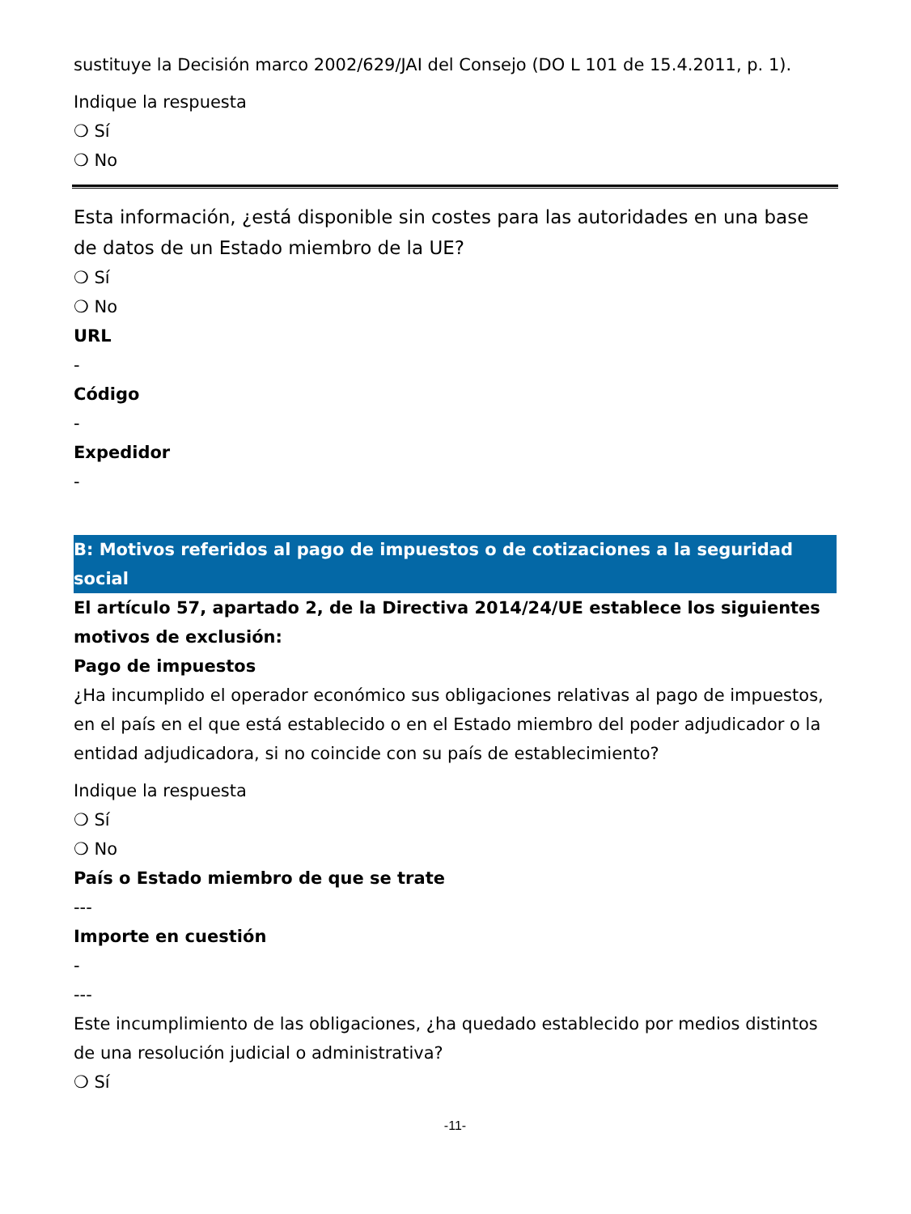sustituye la Decisión marco 2002/629/JAI del Consejo (DO L 101 de 15.4.2011, p. 1).
Indique la respuesta
❍ Sí
❍ No
Esta información, ¿está disponible sin costes para las autoridades en una base de datos de un Estado miembro de la UE?
❍ Sí
❍ No
URL
-
Código
-
Expedidor
-
B: Motivos referidos al pago de impuestos o de cotizaciones a la seguridad social
El artículo 57, apartado 2, de la Directiva 2014/24/UE establece los siguientes motivos de exclusión:
Pago de impuestos
¿Ha incumplido el operador económico sus obligaciones relativas al pago de impuestos, en el país en el que está establecido o en el Estado miembro del poder adjudicador o la entidad adjudicadora, si no coincide con su país de establecimiento?
Indique la respuesta
❍ Sí
❍ No
País o Estado miembro de que se trate
---
Importe en cuestión
-
---
Este incumplimiento de las obligaciones, ¿ha quedado establecido por medios distintos de una resolución judicial o administrativa?
❍ Sí
-11-